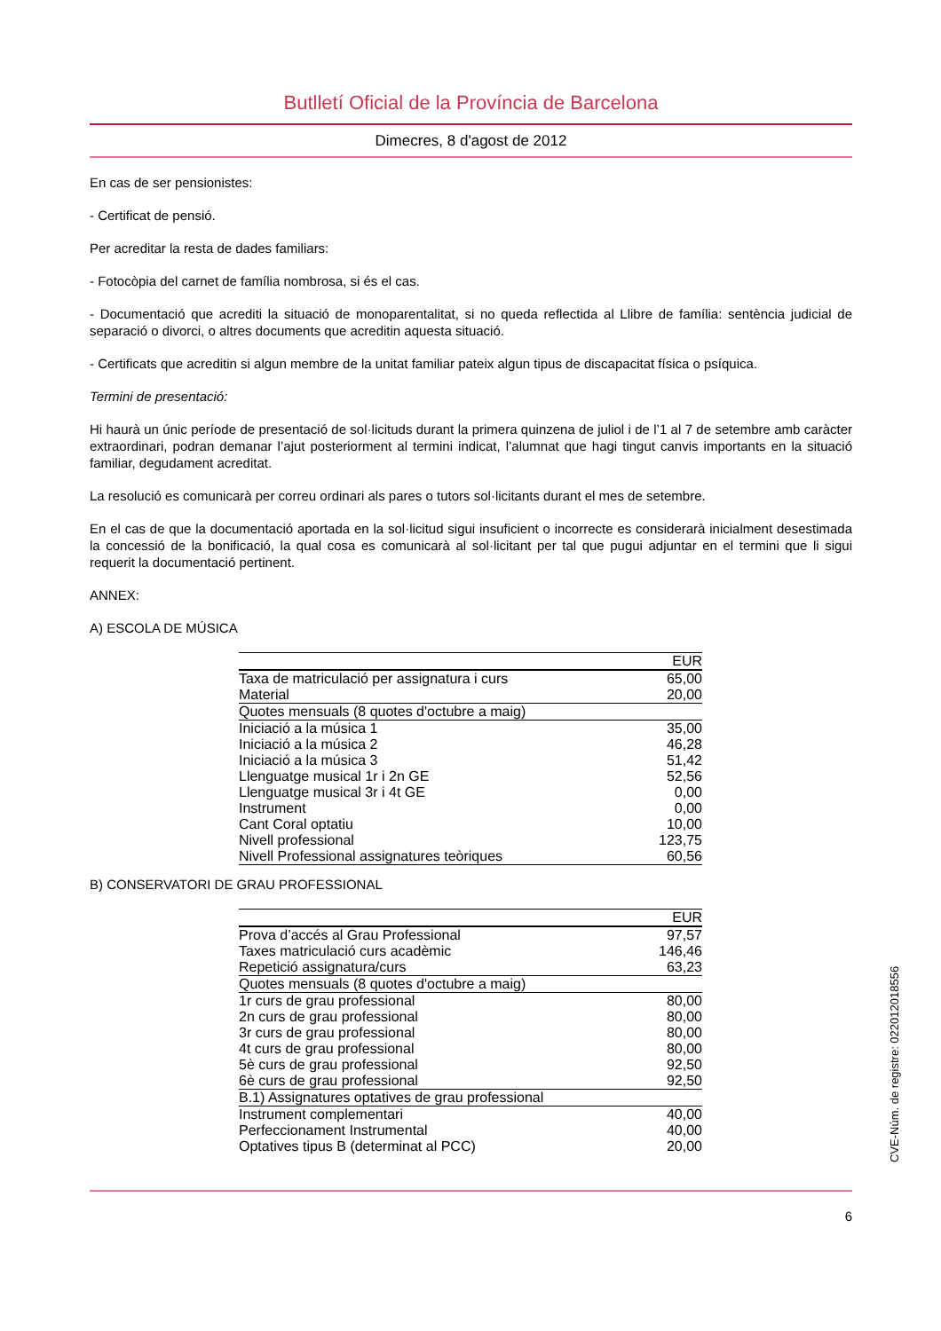Butlletí Oficial de la Província de Barcelona
Dimecres, 8 d'agost de 2012
En cas de ser pensionistes:
- Certificat de pensió.
Per acreditar la resta de dades familiars:
- Fotocòpia del carnet de família nombrosa, si és el cas.
- Documentació que acrediti la situació de monoparentalitat, si no queda reflectida al Llibre de família: sentència judicial de separació o divorci, o altres documents que acreditin aquesta situació.
- Certificats que acreditin si algun membre de la unitat familiar pateix algun tipus de discapacitat física o psíquica.
Termini de presentació:
Hi haurà un únic període de presentació de sol·licituds durant la primera quinzena de juliol i de l’1 al 7 de setembre amb caràcter extraordinari, podran demanar l’ajut posteriorment al termini indicat, l’alumnat que hagi tingut canvis importants en la situació familiar, degudament acreditat.
La resolució es comunicarà per correu ordinari als pares o tutors sol·licitants durant el mes de setembre.
En el cas de que la documentació aportada en la sol·licitud sigui insuficient o incorrecte es considerarà inicialment desestimada la concessió de la bonificació, la qual cosa es comunicarà al sol·licitant per tal que pugui adjuntar en el termini que li sigui requerit la documentació pertinent.
ANNEX:
A) ESCOLA DE MÚSICA
| | EUR |
| Taxa de matriculació per assignatura i curs | 65,00 |
| Material | 20,00 |
| Quotes mensuals (8 quotes d'octubre a maig) | |
| Iniciació a la música 1 | 35,00 |
| Iniciació a la música 2 | 46,28 |
| Iniciació a la música 3 | 51,42 |
| Llenguatge musical 1r i 2n GE | 52,56 |
| Llenguatge musical 3r i 4t GE | 0,00 |
| Instrument | 0,00 |
| Cant Coral optatiu | 10,00 |
| Nivell professional | 123,75 |
| Nivell Professional assignatures teòriques | 60,56 |
B) CONSERVATORI DE GRAU PROFESSIONAL
| | EUR |
| Prova d’accés al Grau Professional | 97,57 |
| Taxes matriculació curs acadèmic | 146,46 |
| Repetició assignatura/curs | 63,23 |
| Quotes mensuals (8 quotes d'octubre a maig) | |
| 1r curs de grau professional | 80,00 |
| 2n curs de grau professional | 80,00 |
| 3r curs de grau professional | 80,00 |
| 4t curs de grau professional | 80,00 |
| 5è curs de grau professional | 92,50 |
| 6è curs de grau professional | 92,50 |
| B.1) Assignatures optatives de grau professional | |
| Instrument complementari | 40,00 |
| Perfeccionament Instrumental | 40,00 |
| Optatives tipus B (determinat al PCC) | 20,00 |
6
CVE-Núm. de registre: 022012018556